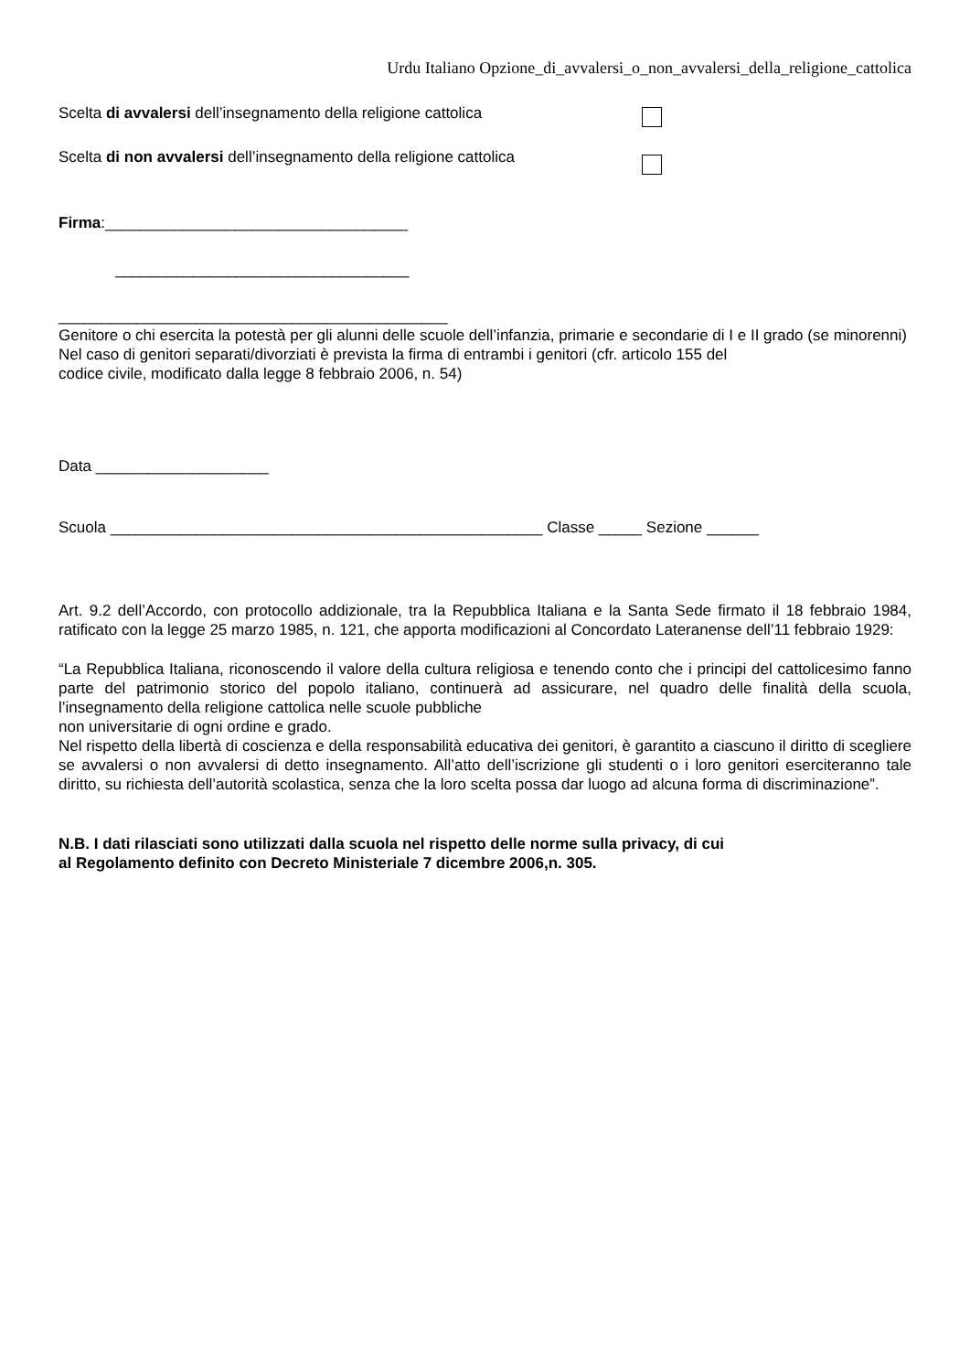Urdu Italiano Opzione_di_avvalersi_o_non_avvalersi_della_religione_cattolica
Scelta di avvalersi dell’insegnamento della religione cattolica
Scelta di non avvalersi dell’insegnamento della religione cattolica
Firma:___________________________________
__________________________________
_____________________________________________
Genitore o chi esercita la potestà per gli alunni delle scuole dell’infanzia, primarie e secondarie di I e II grado (se minorenni)
Nel caso di genitori separati/divorziati è prevista la firma di entrambi i genitori (cfr. articolo 155 del
codice civile, modificato dalla legge 8 febbraio 2006, n. 54)
Data ____________________
Scuola __________________________________________________ Classe _____ Sezione ______
Art. 9.2 dell’Accordo, con protocollo addizionale, tra la Repubblica Italiana e la Santa Sede firmato il 18 febbraio 1984, ratificato con la legge 25 marzo 1985, n. 121, che apporta modificazioni al Concordato Lateranense dell’11 febbraio 1929:
“La Repubblica Italiana, riconoscendo il valore della cultura religiosa e tenendo conto che i principi del cattolicesimo fanno parte del patrimonio storico del popolo italiano, continuerà ad assicurare, nel quadro delle finalità della scuola, l’insegnamento della religione cattolica nelle scuole pubbliche
non universitarie di ogni ordine e grado.
Nel rispetto della libertà di coscienza e della responsabilità educativa dei genitori, è garantito a ciascuno il diritto di scegliere se avvalersi o non avvalersi di detto insegnamento. All’atto dell’iscrizione gli studenti o i loro genitori eserciteranno tale diritto, su richiesta dell’autorità scolastica, senza che la loro scelta possa dar luogo ad alcuna forma di discriminazione”.
N.B. I dati rilasciati sono utilizzati dalla scuola nel rispetto delle norme sulla privacy, di cui
al Regolamento definito con Decreto Ministeriale 7 dicembre 2006,n. 305.